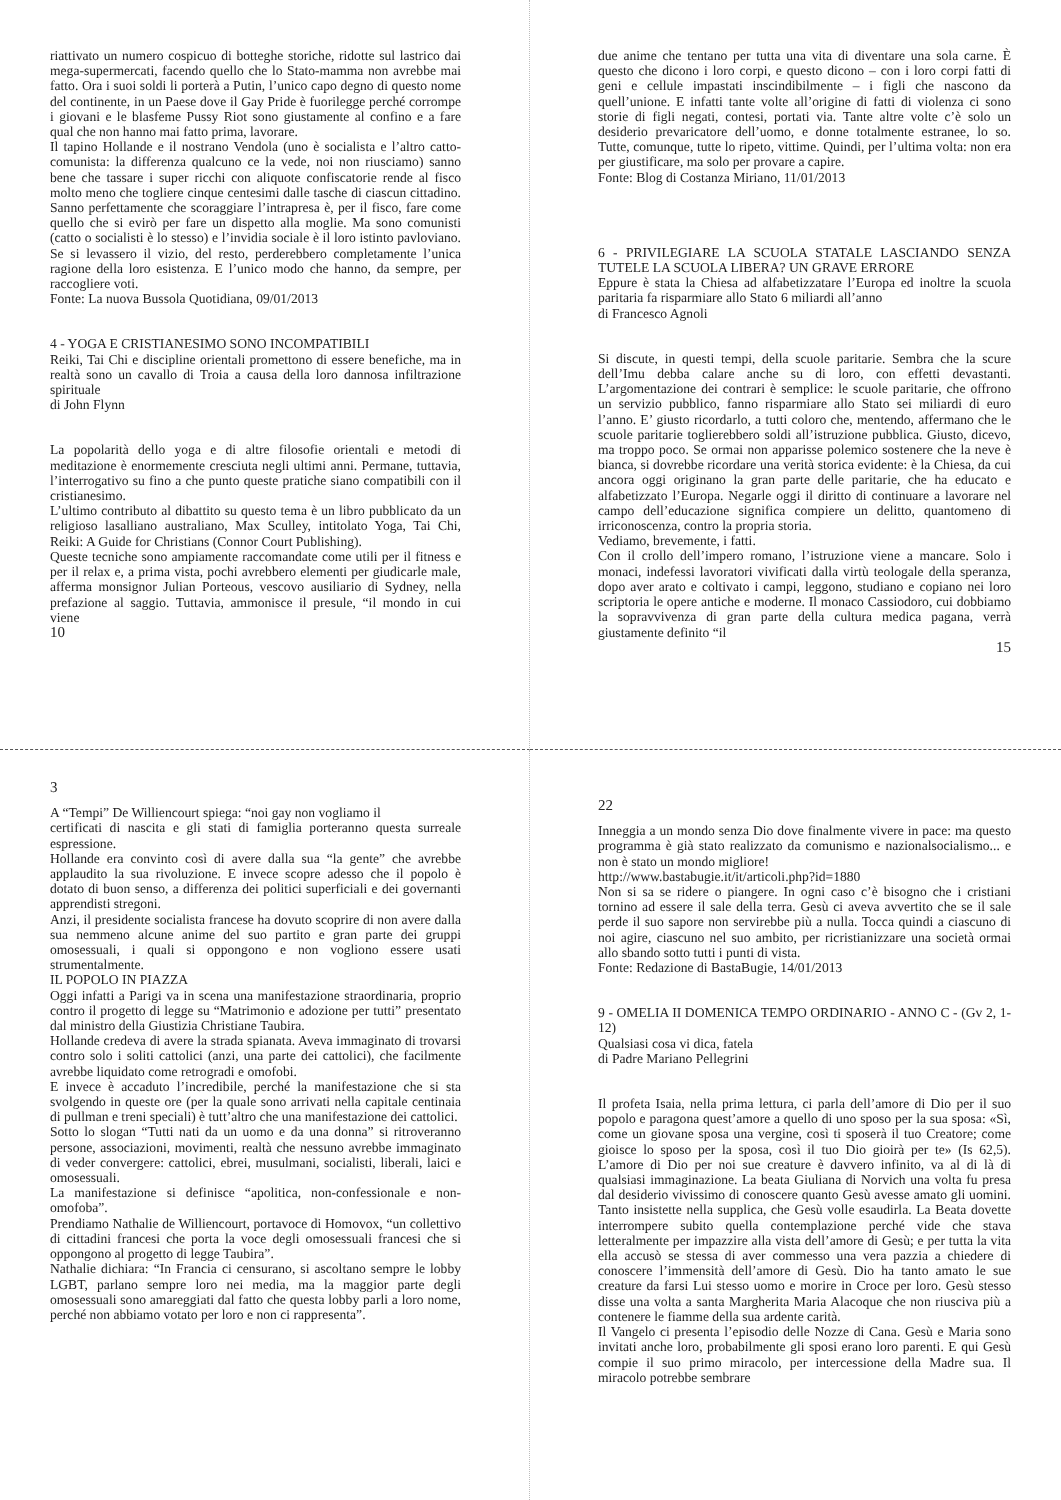riattivato un numero cospicuo di botteghe storiche, ridotte sul lastrico dai mega-supermercati, facendo quello che lo Stato-mamma non avrebbe mai fatto. Ora i suoi soldi li porterà a Putin, l’unico capo degno di questo nome del continente, in un Paese dove il Gay Pride è fuorilegge perché corrompe i giovani e le blasfeme Pussy Riot sono giustamente al confino e a fare qual che non hanno mai fatto prima, lavorare.
Il tapino Hollande e il nostrano Vendola (uno è socialista e l’altro catto-comunista: la differenza qualcuno ce la vede, noi non riusciamo) sanno bene che tassare i super ricchi con aliquote confiscatorie rende al fisco molto meno che togliere cinque centesimi dalle tasche di ciascun cittadino. Sanno perfettamente che scoraggiare l’intrapresa è, per il fisco, fare come quello che si evirò per fare un dispetto alla moglie. Ma sono comunisti (catto o socialisti è lo stesso) e l’invidia sociale è il loro istinto pavloviano. Se si levassero il vizio, del resto, perderebbero completamente l’unica ragione della loro esistenza. E l’unico modo che hanno, da sempre, per raccogliere voti.
Fonte: La nuova Bussola Quotidiana, 09/01/2013
4 - YOGA E CRISTIANESIMO SONO INCOMPATIBILI
Reiki, Tai Chi e discipline orientali promettono di essere benefiche, ma in realtà sono un cavallo di Troia a causa della loro dannosa infiltrazione spirituale
di John Flynn
La popolarità dello yoga e di altre filosofie orientali e metodi di meditazione è enormemente cresciuta negli ultimi anni. Permane, tuttavia, l’interrogativo su fino a che punto queste pratiche siano compatibili con il cristianesimo.
L’ultimo contributo al dibattito su questo tema è un libro pubblicato da un religioso lasalliano australiano, Max Sculley, intitolato Yoga, Tai Chi, Reiki: A Guide for Christians (Connor Court Publishing).
Queste tecniche sono ampiamente raccomandate come utili per il fitness e per il relax e, a prima vista, pochi avrebbero elementi per giudicarle male, afferma monsignor Julian Porteous, vescovo ausiliario di Sydney, nella prefazione al saggio. Tuttavia, ammonisce il presule, “il mondo in cui viene
10
due anime che tentano per tutta una vita di diventare una sola carne. È questo che dicono i loro corpi, e questo dicono – con i loro corpi fatti di geni e cellule impastati inscindibilmente – i figli che nascono da quell’unione. E infatti tante volte all’origine di fatti di violenza ci sono storie di figli negati, contesi, portati via. Tante altre volte c’è solo un desiderio prevaricatore dell’uomo, e donne totalmente estranee, lo so. Tutte, comunque, tutte lo ripeto, vittime. Quindi, per l’ultima volta: non era per giustificare, ma solo per provare a capire.
Fonte: Blog di Costanza Miriano, 11/01/2013
6 - PRIVILEGIARE LA SCUOLA STATALE LASCIANDO SENZA TUTELE LA SCUOLA LIBERA? UN GRAVE ERRORE
Eppure è stata la Chiesa ad alfabetizzatare l’Europa ed inoltre la scuola paritaria fa risparmiare allo Stato 6 miliardi all’anno
di Francesco Agnoli
Si discute, in questi tempi, della scuole paritarie. Sembra che la scure dell’Imu debba calare anche su di loro, con effetti devastanti. L’argomentazione dei contrari è semplice: le scuole paritarie, che offrono un servizio pubblico, fanno risparmiare allo Stato sei miliardi di euro l’anno. E’ giusto ricordarlo, a tutti coloro che, mentendo, affermano che le scuole paritarie toglierebbero soldi all’istruzione pubblica. Giusto, dicevo, ma troppo poco. Se ormai non apparisse polemico sostenere che la neve è bianca, si dovrebbe ricordare una verità storica evidente: è la Chiesa, da cui ancora oggi originano la gran parte delle paritarie, che ha educato e alfabetizzato l’Europa. Negarle oggi il diritto di continuare a lavorare nel campo dell’educazione significa compiere un delitto, quantomeno di irriconoscenza, contro la propria storia.
Vediamo, brevemente, i fatti.
Con il crollo dell’impero romano, l’istruzione viene a mancare. Solo i monaci, indefessi lavoratori vivificati dalla virtù teologale della speranza, dopo aver arato e coltivato i campi, leggono, studiano e copiano nei loro scriptoria le opere antiche e moderne. Il monaco Cassiodoro, cui dobbiamo la sopravvivenza di gran parte della cultura medica pagana, verrà giustamente definito “il
15
3
A “Tempi” De Williencourt spiega: “noi gay non vogliamo il
certificati di nascita e gli stati di famiglia porteranno questa surreale espressione.
Hollande era convinto così di avere dalla sua “la gente” che avrebbe applaudito la sua rivoluzione. E invece scopre adesso che il popolo è dotato di buon senso, a differenza dei politici superficiali e dei governanti apprendisti stregoni.
Anzi, il presidente socialista francese ha dovuto scoprire di non avere dalla sua nemmeno alcune anime del suo partito e gran parte dei gruppi omosessuali, i quali si oppongono e non vogliono essere usati strumentalmente.
IL POPOLO IN PIAZZA
Oggi infatti a Parigi va in scena una manifestazione straordinaria, proprio contro il progetto di legge su “Matrimonio e adozione per tutti” presentato dal ministro della Giustizia Christiane Taubira.
Hollande credeva di avere la strada spianata. Aveva immaginato di trovarsi contro solo i soliti cattolici (anzi, una parte dei cattolici), che facilmente avrebbe liquidato come retrogradi e omofobi.
E invece è accaduto l’incredibile, perché la manifestazione che si sta svolgendo in queste ore (per la quale sono arrivati nella capitale centinaia di pullman e treni speciali) è tutt’altro che una manifestazione dei cattolici.
Sotto lo slogan “Tutti nati da un uomo e da una donna” si ritroveranno persone, associazioni, movimenti, realtà che nessuno avrebbe immaginato di veder convergere: cattolici, ebrei, musulmani, socialisti, liberali, laici e omosessuali.
La manifestazione si definisce “apolitica, non-confessionale e non-omofoba”.
Prendiamo Nathalie de Williencourt, portavoce di Homovox, “un collettivo di cittadini francesi che porta la voce degli omosessuali francesi che si oppongono al progetto di legge Taubira”.
Nathalie dichiara: “In Francia ci censurano, si ascoltano sempre le lobby LGBT, parlano sempre loro nei media, ma la maggior parte degli omosessuali sono amareggiati dal fatto che questa lobby parli a loro nome, perché non abbiamo votato per loro e non ci rappresenta”.
22
Inneggia a un mondo senza Dio dove finalmente vivere in pace: ma questo programma è già stato realizzato da comunismo e nazionalsocialismo... e non è stato un mondo migliore!
http://www.bastabugie.it/it/articoli.php?id=1880
Non si sa se ridere o piangere. In ogni caso c’è bisogno che i cristiani tornino ad essere il sale della terra. Gesù ci aveva avvertito che se il sale perde il suo sapore non servirebbe più a nulla. Tocca quindi a ciascuno di noi agire, ciascuno nel suo ambito, per ricristianizzare una società ormai allo sbando sotto tutti i punti di vista.
Fonte: Redazione di BastaBugie, 14/01/2013
9 - OMELIA II DOMENICA TEMPO ORDINARIO - ANNO C - (Gv 2, 1-12)
Qualsiasi cosa vi dica, fatela
di Padre Mariano Pellegrini
Il profeta Isaia, nella prima lettura, ci parla dell’amore di Dio per il suo popolo e paragona quest’amore a quello di uno sposo per la sua sposa: «Sì, come un giovane sposa una vergine, così ti sposerà il tuo Creatore; come gioisce lo sposo per la sposa, così il tuo Dio gioirà per te» (Is 62,5). L’amore di Dio per noi sue creature è davvero infinito, va al di là di qualsiasi immaginazione. La beata Giuliana di Norvich una volta fu presa dal desiderio vivissimo di conoscere quanto Gesù avesse amato gli uomini. Tanto insistette nella supplica, che Gesù volle esaudirla. La Beata dovette interrompere subito quella contemplazione perché vide che stava letteralmente per impazzire alla vista dell’amore di Gesù; e per tutta la vita ella accusò se stessa di aver commesso una vera pazzia a chiedere di conoscere l’immensità dell’amore di Gesù. Dio ha tanto amato le sue creature da farsi Lui stesso uomo e morire in Croce per loro. Gesù stesso disse una volta a santa Margherita Maria Alacoque che non riusciva più a contenere le fiamme della sua ardente carità.
Il Vangelo ci presenta l’episodio delle Nozze di Cana. Gesù e Maria sono invitati anche loro, probabilmente gli sposi erano loro parenti. E qui Gesù compie il suo primo miracolo, per intercessione della Madre sua. Il miracolo potrebbe sembrare